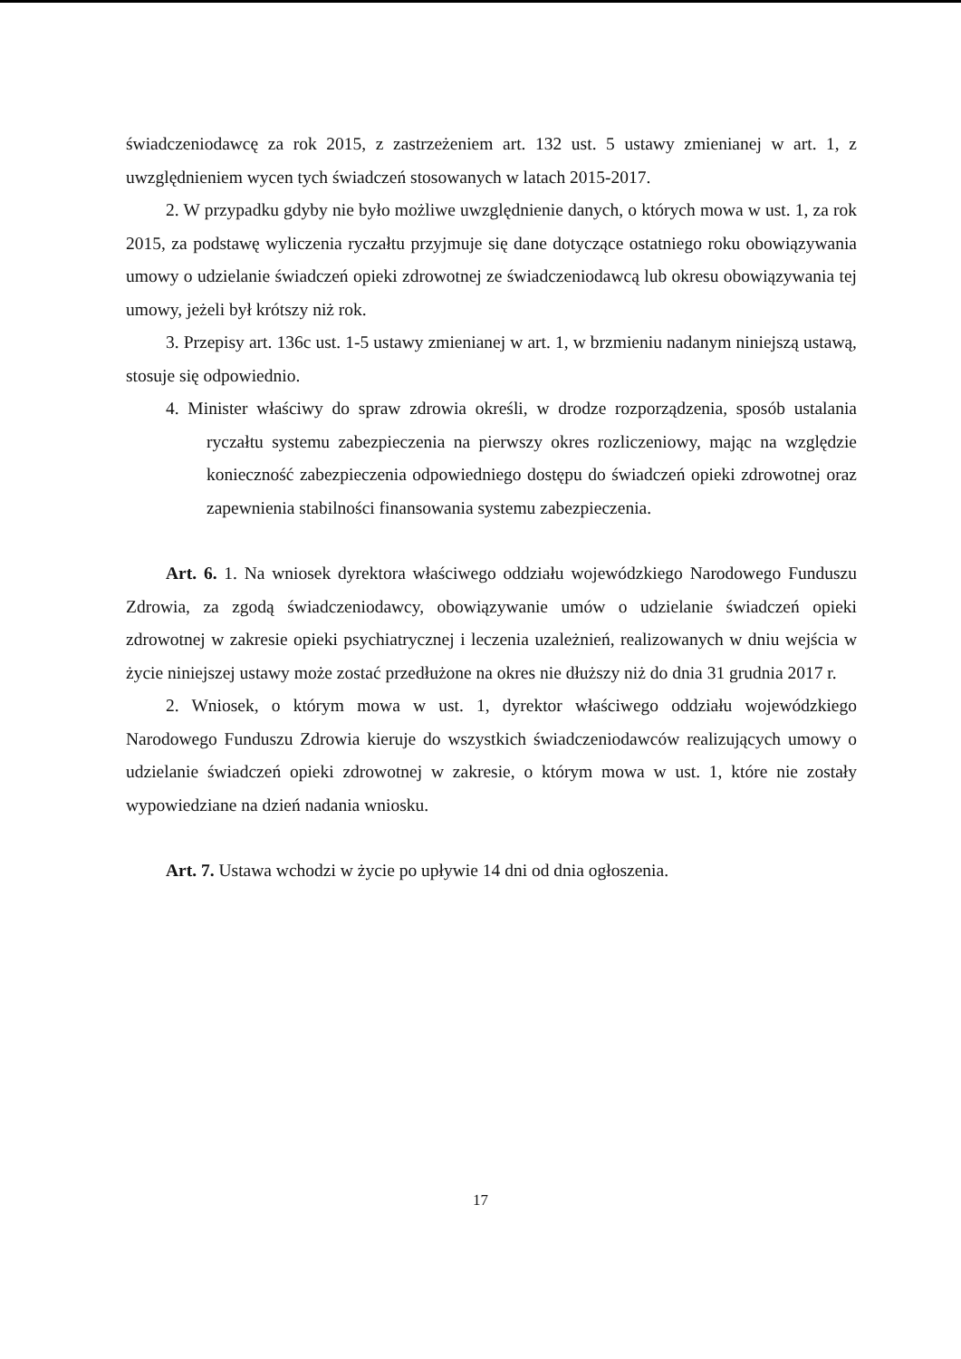świadczeniodawcę za rok 2015, z zastrzeżeniem art. 132 ust. 5 ustawy zmienianej w art. 1, z uwzględnieniem wycen tych świadczeń stosowanych w latach 2015-2017.
2. W przypadku gdyby nie było możliwe uwzględnienie danych, o których mowa w ust. 1, za rok 2015, za podstawę wyliczenia ryczałtu przyjmuje się dane dotyczące ostatniego roku obowiązywania umowy o udzielanie świadczeń opieki zdrowotnej ze świadczeniodawcą lub okresu obowiązywania tej umowy, jeżeli był krótszy niż rok.
3. Przepisy art. 136c ust. 1-5 ustawy zmienianej w art. 1, w brzmieniu nadanym niniejszą ustawą, stosuje się odpowiednio.
4. Minister właściwy do spraw zdrowia określi, w drodze rozporządzenia, sposób ustalania ryczałtu systemu zabezpieczenia na pierwszy okres rozliczeniowy, mając na względzie konieczność zabezpieczenia odpowiedniego dostępu do świadczeń opieki zdrowotnej oraz zapewnienia stabilności finansowania systemu zabezpieczenia.
Art. 6. 1. Na wniosek dyrektora właściwego oddziału wojewódzkiego Narodowego Funduszu Zdrowia, za zgodą świadczeniodawcy, obowiązywanie umów o udzielanie świadczeń opieki zdrowotnej w zakresie opieki psychiatrycznej i leczenia uzależnień, realizowanych w dniu wejścia w życie niniejszej ustawy może zostać przedłużone na okres nie dłuższy niż do dnia 31 grudnia 2017 r.
2. Wniosek, o którym mowa w ust. 1, dyrektor właściwego oddziału wojewódzkiego Narodowego Funduszu Zdrowia kieruje do wszystkich świadczeniodawców realizujących umowy o udzielanie świadczeń opieki zdrowotnej w zakresie, o którym mowa w ust. 1, które nie zostały wypowiedziane na dzień nadania wniosku.
Art. 7. Ustawa wchodzi w życie po upływie 14 dni od dnia ogłoszenia.
17